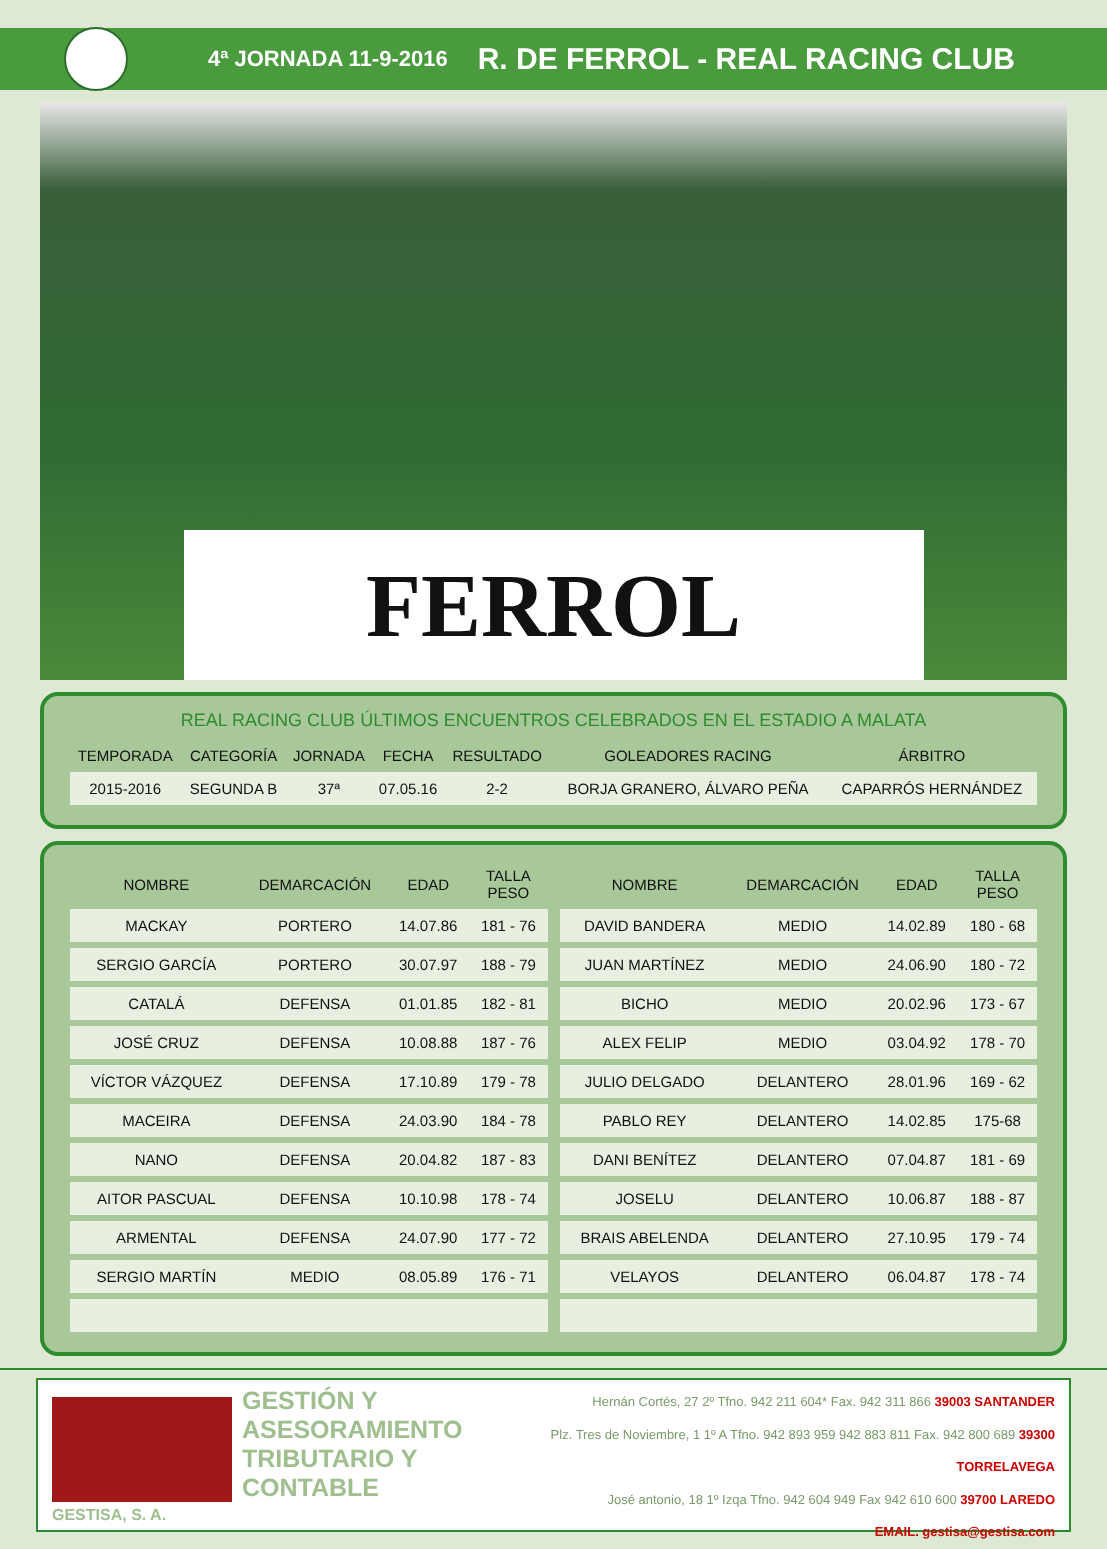4ª JORNADA 11-9-2016 R. DE FERROL - REAL RACING CLUB
FERROL
REAL RACING CLUB ÚLTIMOS ENCUENTROS CELEBRADOS EN EL ESTADIO A MALATA
| TEMPORADA | CATEGORÍA | JORNADA | FECHA | RESULTADO | GOLEADORES RACING | ÁRBITRO |
| --- | --- | --- | --- | --- | --- | --- |
| 2015-2016 | SEGUNDA B | 37ª | 07.05.16 | 2-2 | BORJA GRANERO, ÁLVARO PEÑA | CAPARRÓS HERNÁNDEZ |
| NOMBRE | DEMARCACIÓN | EDAD | TALLA PESO |
| --- | --- | --- | --- |
| MACKAY | PORTERO | 14.07.86 | 181 - 76 |
| SERGIO GARCÍA | PORTERO | 30.07.97 | 188 - 79 |
| CATALÁ | DEFENSA | 01.01.85 | 182 - 81 |
| JOSÉ CRUZ | DEFENSA | 10.08.88 | 187 - 76 |
| VÍCTOR VÁZQUEZ | DEFENSA | 17.10.89 | 179 - 78 |
| MACEIRA | DEFENSA | 24.03.90 | 184 - 78 |
| NANO | DEFENSA | 20.04.82 | 187 - 83 |
| AITOR PASCUAL | DEFENSA | 10.10.98 | 178 - 74 |
| ARMENTAL | DEFENSA | 24.07.90 | 177 - 72 |
| SERGIO MARTÍN | MEDIO | 08.05.89 | 176 - 71 |
| NOMBRE | DEMARCACIÓN | EDAD | TALLA PESO |
| --- | --- | --- | --- |
| DAVID BANDERA | MEDIO | 14.02.89 | 180 - 68 |
| JUAN MARTÍNEZ | MEDIO | 24.06.90 | 180 - 72 |
| BICHO | MEDIO | 20.02.96 | 173 - 67 |
| ALEX FELIP | MEDIO | 03.04.92 | 178 - 70 |
| JULIO DELGADO | DELANTERO | 28.01.96 | 169 - 62 |
| PABLO REY | DELANTERO | 14.02.85 | 175-68 |
| DANI BENÍTEZ | DELANTERO | 07.04.87 | 181 - 69 |
| JOSELU | DELANTERO | 10.06.87 | 188 - 87 |
| BRAIS ABELENDA | DELANTERO | 27.10.95 | 179 - 74 |
| VELAYOS | DELANTERO | 06.04.87 | 178 - 74 |
GESTISA, S. A.
GESTIÓN Y
ASESORAMIENTO
TRIBUTARIO Y
CONTABLE
Hernán Cortés, 27 2º Tfno. 942 211 604* Fax. 942 311 866 39003 SANTANDER
Plz. Tres de Noviembre, 1 1º A Tfno. 942 893 959 942 883 811 Fax. 942 800 689 39300 TORRELAVEGA
José antonio, 18 1º Izqa Tfno. 942 604 949 Fax 942 610 600 39700 LAREDO
EMAIL. gestisa@gestisa.com